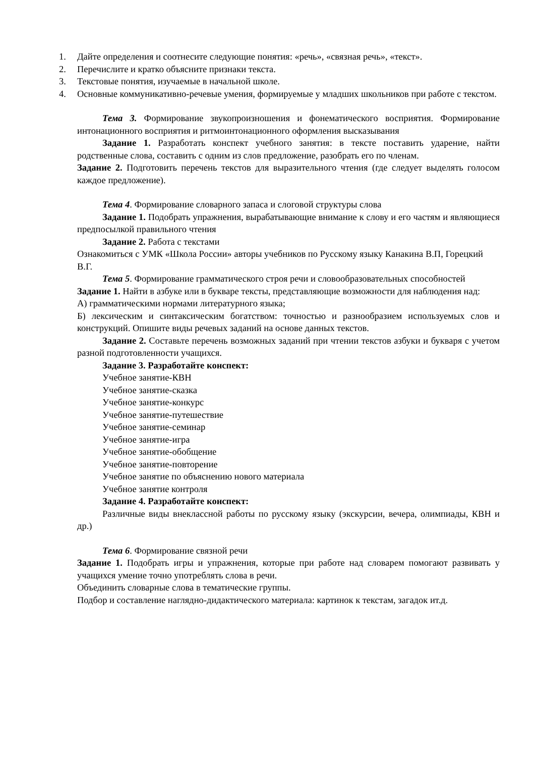1. Дайте определения и соотнесите следующие понятия: «речь», «связная речь», «текст».
2. Перечислите и кратко объясните признаки текста.
3. Текстовые понятия, изучаемые в начальной школе.
4. Основные коммуникативно-речевые умения, формируемые у младших школьников при работе с текстом.
Тема 3. Формирование звукопроизношения и фонематического восприятия. Формирование интонационного восприятия и ритмоинтонационного оформления высказывания
Задание 1. Разработать конспект учебного занятия: в тексте поставить ударение, найти родственные слова, составить с одним из слов предложение, разобрать его по членам.
Задание 2. Подготовить перечень текстов для выразительного чтения (где следует выделять голосом каждое предложение).
Тема 4. Формирование словарного запаса и слоговой структуры слова
Задание 1. Подобрать упражнения, вырабатывающие внимание к слову и его частям и являющиеся предпосылкой правильного чтения
Задание 2. Работа с текстами
Ознакомиться с УМК «Школа России» авторы учебников по Русскому языку Канакина В.П, Горецкий В.Г.
Тема 5. Формирование грамматического строя речи и словообразовательных способностей
Задание 1. Найти в азбуке или в букваре тексты, представляющие возможности для наблюдения над:
А) грамматическими нормами литературного языка;
Б) лексическим и синтаксическим богатством: точностью и разнообразием используемых слов и конструкций. Опишите виды речевых заданий на основе данных текстов.
Задание 2. Составьте перечень возможных заданий при чтении текстов азбуки и букваря с учетом разной подготовленности учащихся.
Задание 3. Разработайте конспект:
Учебное занятие-КВН
Учебное занятие-сказка
Учебное занятие-конкурс
Учебное занятие-путешествие
Учебное занятие-семинар
Учебное занятие-игра
Учебное занятие-обобщение
Учебное занятие-повторение
Учебное занятие по объяснению нового материала
Учебное занятие контроля
Задание 4. Разработайте конспект:
Различные виды внеклассной работы по русскому языку (экскурсии, вечера, олимпиады, КВН и др.)
Тема 6. Формирование связной речи
Задание 1. Подобрать игры и упражнения, которые при работе над словарем помогают развивать у учащихся умение точно употреблять слова в речи.
Объединить словарные слова в тематические группы.
Подбор и составление наглядно-дидактического материала: картинок к текстам, загадок ит.д.